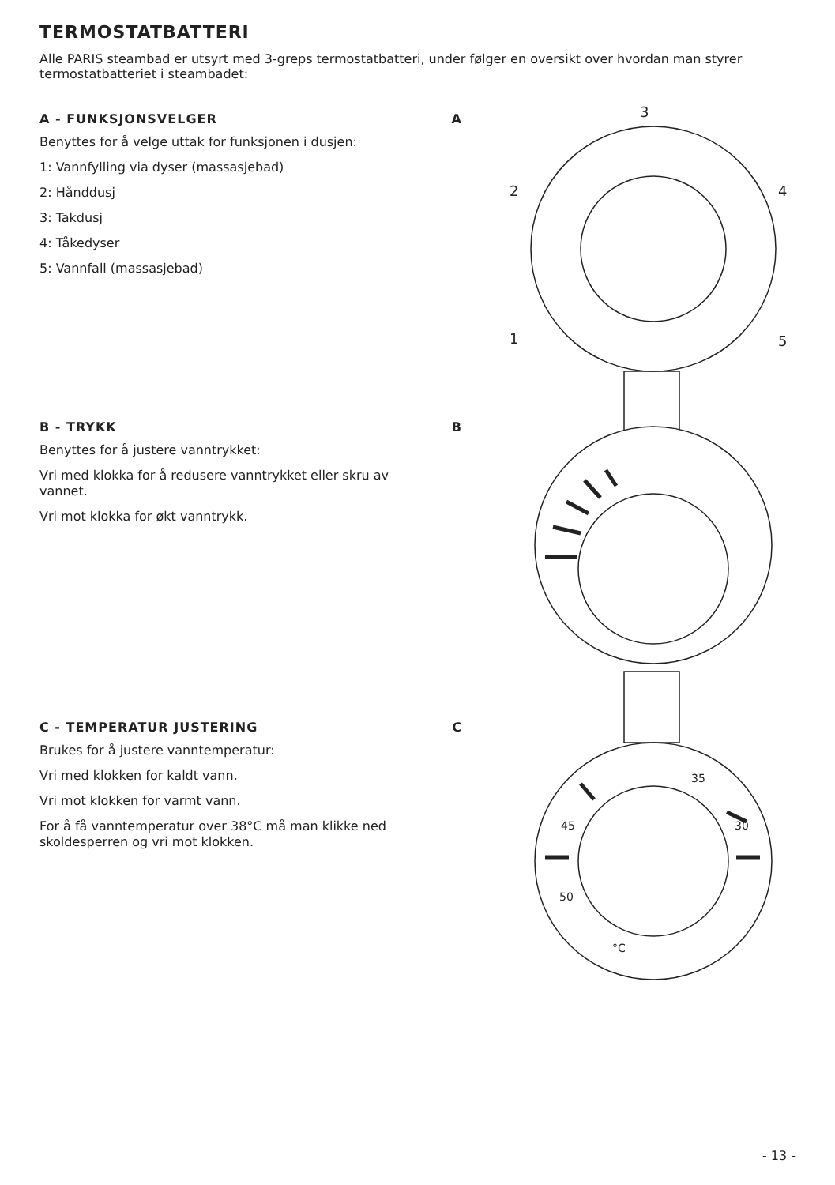TERMOSTATBATTERI
Alle PARIS steambad er utsyrt med 3-greps termostatbatteri, under følger en oversikt over hvordan man styrer termostatbatteriet i steambadet:
A - FUNKSJONSVELGER A
Benyttes for å velge uttak for funksjonen i dusjen:
1: Vannfylling via dyser (massasjebad)
2: Hånddusj
3: Takdusj
4: Tåkedyser
5: Vannfall (massasjebad)
B - TRYKK B
Benyttes for å justere vanntrykket:
Vri med klokka for å redusere vanntrykket eller skru av vannet.
Vri mot klokka for økt vanntrykk.
C - TEMPERATUR JUSTERING C
Brukes for å justere vanntemperatur:
Vri med klokken for kaldt vann.
Vri mot klokken for varmt vann.
For å få vanntemperatur over 38°C må man klikke ned skoldesperren og vri mot klokken.
3
2
4
1
5
45
50
35
30
°C
- 13 -